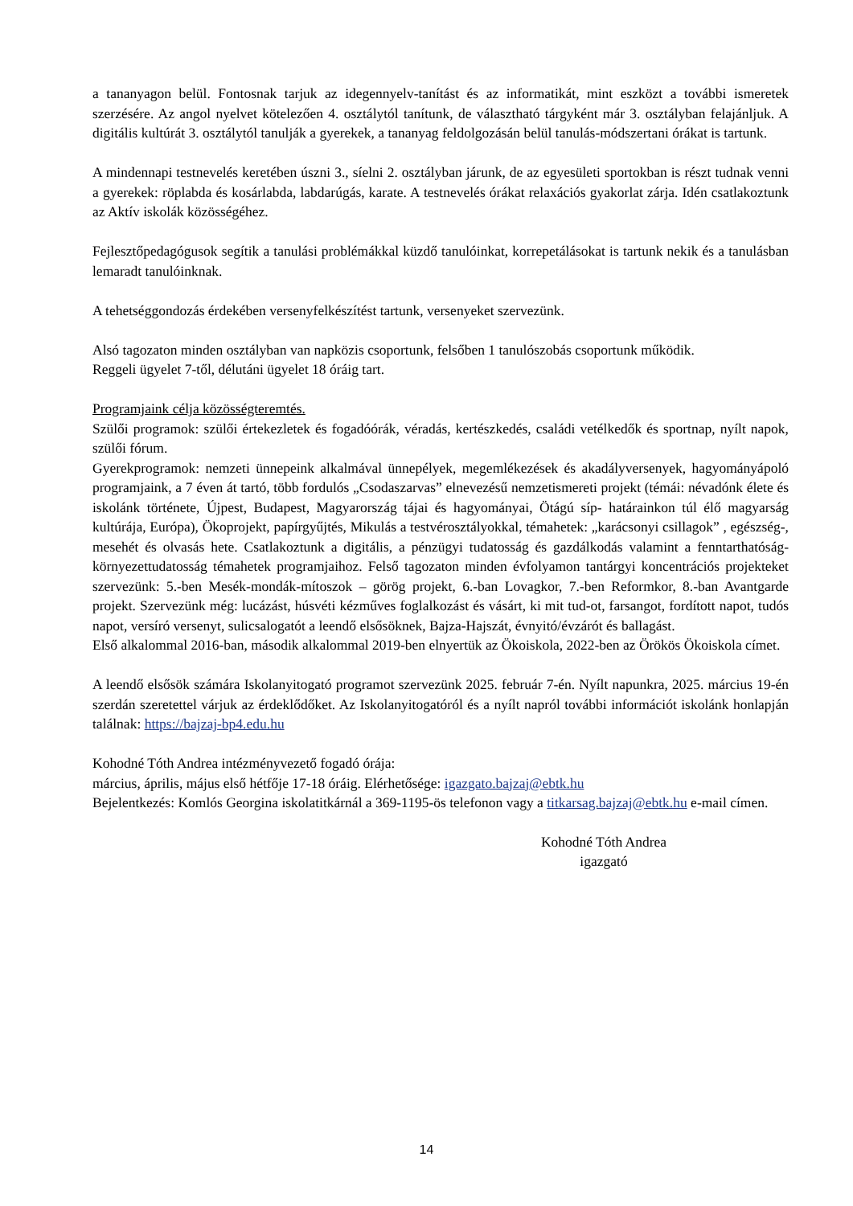a tananyagon belül. Fontosnak tarjuk az idegennyelv-tanítást és az informatikát, mint eszközt a további ismeretek szerzésére. Az angol nyelvet kötelezően 4. osztálytól tanítunk, de választható tárgyként már 3. osztályban felajánljuk. A digitális kultúrát 3. osztálytól tanulják a gyerekek, a tananyag feldolgozásán belül tanulás-módszertani órákat is tartunk.
A mindennapi testnevelés keretében úszni 3., síelni 2. osztályban járunk, de az egyesületi sportokban is részt tudnak venni a gyerekek: röplabda és kosárlabda, labdarúgás, karate. A testnevelés órákat relaxációs gyakorlat zárja. Idén csatlakoztunk az Aktív iskolák közösségéhez.
Fejlesztőpedagógusok segítik a tanulási problémákkal küzdő tanulóinkat, korrepetálásokat is tartunk nekik és a tanulásban lemaradt tanulóinknak.
A tehetséggondozás érdekében versenyfelkészítést tartunk, versenyeket szervezünk.
Alsó tagozaton minden osztályban van napközis csoportunk, felsőben 1 tanulószobás csoportunk működik.
Reggeli ügyelet 7-től, délutáni ügyelet 18 óráig tart.
Programjaink célja közösségteremtés.
Szülői programok: szülői értekezletek és fogadóórák, véradás, kertészkedés, családi vetélkedők és sportnap, nyílt napok, szülői fórum.
Gyerekprogramok: nemzeti ünnepeink alkalmával ünnepélyek, megemlékezések és akadályversenyek, hagyományápoló programjaink, a 7 éven át tartó, több fordulós „Csodaszarvas” elnevezésű nemzetismereti projekt (témái: névadónk élete és iskolánk története, Újpest, Budapest, Magyarország tájai és hagyományai, Ötágú síp- határainkon túl élő magyarság kultúrája, Európa), Ökoprojekt, papírgyűjtés, Mikulás a testvérosztályokkal, témahetek: „karácsonyi csillagok” , egészség-, mesehét és olvasás hete. Csatlakoztunk a digitális, a pénzügyi tudatosság és gazdálkodás valamint a fenntarthatóság-környezettudatosság témahetek programjaihoz. Felső tagozaton minden évfolyamon tantárgyi koncentrációs projekteket szervezünk: 5.-ben Mesék-mondák-mítoszok – görög projekt, 6.-ban Lovagkor, 7.-ben Reformkor, 8.-ban Avantgarde projekt. Szervezünk még: lucázást, húsvéti kézműves foglalkozást és vásárt, ki mit tud-ot, farsangot, fordított napot, tudós napot, versíró versenyt, sulicsalogatót a leendő elsősöknek, Bajza-Hajszát, évnyitó/évzárót és ballagást.
Első alkalommal 2016-ban, második alkalommal 2019-ben elnyertük az Ökoiskola, 2022-ben az Örökös Ökoiskola címet.
A leendő elsősök számára Iskolanyitogató programot szervezünk 2025. február 7-én. Nyílt napunkra, 2025. március 19-én szerdán szeretettel várjuk az érdeklődőket. Az Iskolanyitogatóról és a nyílt napról további információt iskolánk honlapján találnak: https://bajzaj-bp4.edu.hu
Kohodné Tóth Andrea intézményvezető fogadó órája:
március, április, május első hétfője 17-18 óráig. Elérhetősége: igazgato.bajzaj@ebtk.hu
Bejelentkezés: Komlós Georgina iskolatitkárnál a 369-1195-ös telefonon vagy a titkarsag.bajzaj@ebtk.hu e-mail címen.
Kohodné Tóth Andrea
igazgató
14